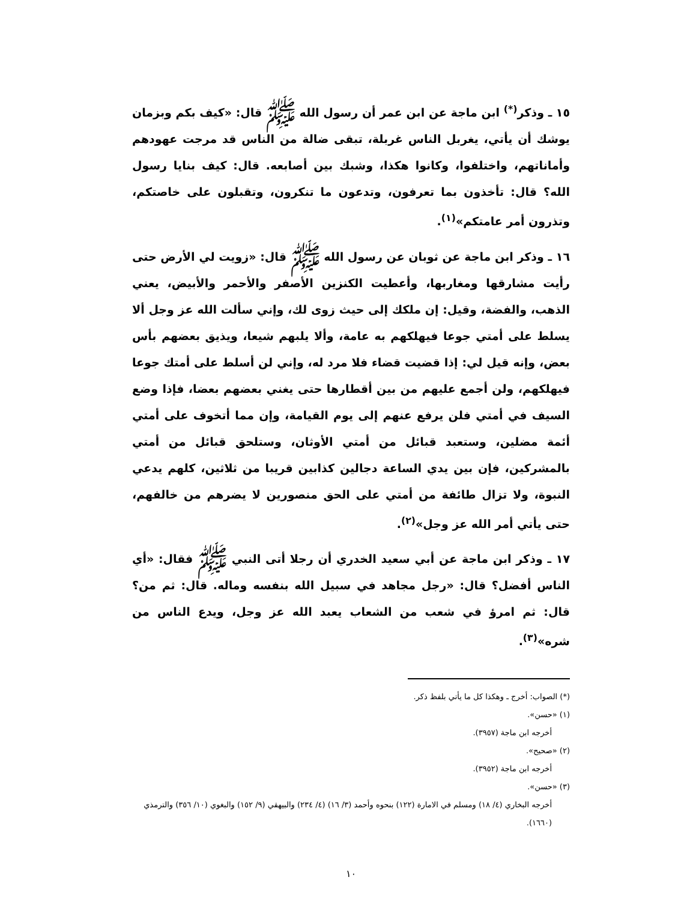١٥ ـ وذكر<sup>(*)</sup> ابن ماجة عن ابن عمر أن رسول الله ﷺ قال: «كيف بكم وبزمان يوشك أن يأتي، يغربل الناس غربلة، تبقى ضالة من الناس قد مرجت عهودهم وأماناتهم، واختلفوا، وكانوا هكذا، وشبك بين أصابعه. قال: كيف بنايا رسول الله؟ قال: تأخذون بما تعرفون، وتدعون ما تنكرون، وتقبلون على خاصتكم، وتذرون أمر عامتكم»<sup>(١)</sup>.
١٦ ـ وذكر ابن ماجة عن ثوبان عن رسول الله ﷺ قال: «زويت لي الأرض حتى رأيت مشارقها ومغاربها، وأعطيت الكنزين الأصفر والأحمر والأبيض، يعني الذهب، والفضة، وقيل: إن ملكك إلى حيث زوى لك، وإني سألت الله عز وجل ألا يسلط على أمتي جوعا فيهلكهم به عامة، وألا يلبهم شيعا، ويذيق بعضهم بأس بعض، وإنه قيل لي: إذا قضيت قضاء فلا مرد له، وإني لن أسلط على أمتك جوعا فيهلكهم، ولن أجمع عليهم من بين أقطارها حتى يغني بعضهم بعضا، فإذا وضع السيف في أمتي فلن يرفع عنهم إلى يوم القيامة، وإن مما أتخوف على أمتي أئمة مضلين، وستعبد قبائل من أمتي الأوثان، وستلحق قبائل من أمتي بالمشركين، فإن بين يدي الساعة دجالين كذابين قريبا من ثلاثين، كلهم يدعي النبوة، ولا تزال طائفة من أمتي على الحق منصورين لا يضرهم من خالفهم، حتى يأتي أمر الله عز وجل»<sup>(٢)</sup>.
١٧ ـ وذكر ابن ماجة عن أبي سعيد الخدري أن رجلا أتى النبي ﷺ فقال: «أي الناس أفضل؟ قال: «رجل مجاهد في سبيل الله بنفسه وماله. قال: ثم من؟ قال: ثم امرؤ في شعب من الشعاب يعبد الله عز وجل، ويدع الناس من شره»<sup>(٣)</sup>.
(*) الصواب: أخرج ـ وهكذا كل ما يأتي بلفظ ذكر.
(١) «حسن».
أخرجه ابن ماجة (٣٩٥٧).
(٢) «صحيح».
أخرجه ابن ماجة (٣٩٥٢).
(٣) «حسن».
أخرجه البخاري (٤/ ١٨) ومسلم في الامارة (١٢٢) بنحوه وأحمد (٣/ ١٦) (٤/ ٢٣٤) والبيهقي (٩/ ١٥٢) والبغوي (١٠/ ٣٥٦) والترمذي (١٦٦٠).
١٠